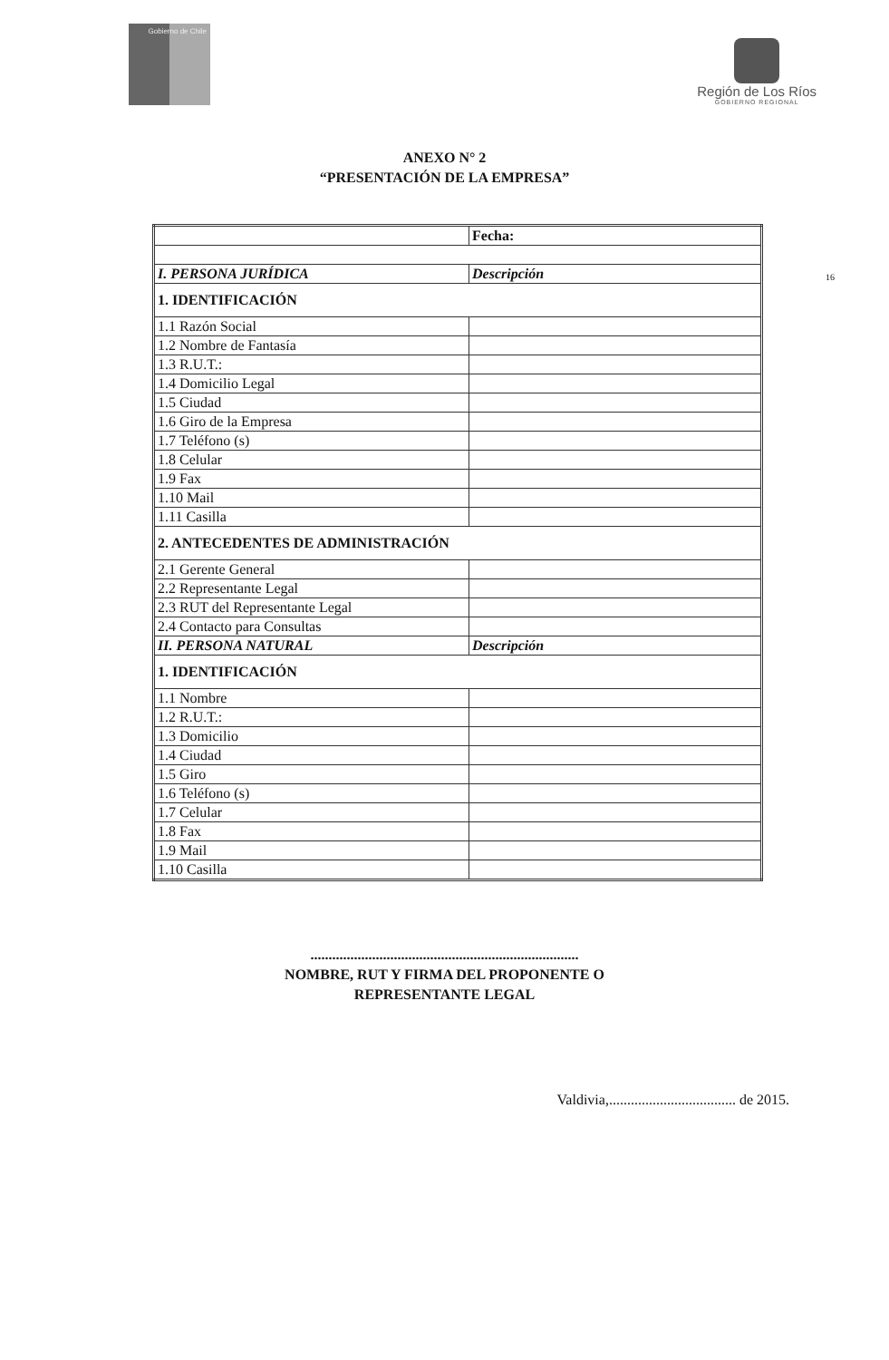Gobierno de Chile
Región de Los Ríos
GOBIERNO REGIONAL
ANEXO N° 2
“PRESENTACIÓN DE LA EMPRESA”
16
| | Fecha: |
| I. PERSONA JURÍDICA | Descripción |
| 1. IDENTIFICACIÓN | |
| 1.1 Razón Social | |
| 1.2 Nombre de Fantasía | |
| 1.3 R.U.T.: | |
| 1.4 Domicilio Legal | |
| 1.5 Ciudad | |
| 1.6 Giro de la Empresa | |
| 1.7 Teléfono (s) | |
| 1.8 Celular | |
| 1.9 Fax | |
| 1.10 Mail | |
| 1.11 Casilla | |
| 2. ANTECEDENTES DE ADMINISTRACIÓN | |
| 2.1 Gerente General | |
| 2.2 Representante Legal | |
| 2.3 RUT del Representante Legal | |
| 2.4 Contacto para Consultas | |
| II. PERSONA NATURAL | Descripción |
| 1. IDENTIFICACIÓN | |
| 1.1 Nombre | |
| 1.2 R.U.T.: | |
| 1.3 Domicilio | |
| 1.4 Ciudad | |
| 1.5 Giro | |
| 1.6 Teléfono (s) | |
| 1.7 Celular | |
| 1.8 Fax | |
| 1.9 Mail | |
| 1.10 Casilla | |
..........................................................................
NOMBRE, RUT Y FIRMA DEL PROPONENTE O
REPRESENTANTE LEGAL
Valdivia,................................... de 2015.